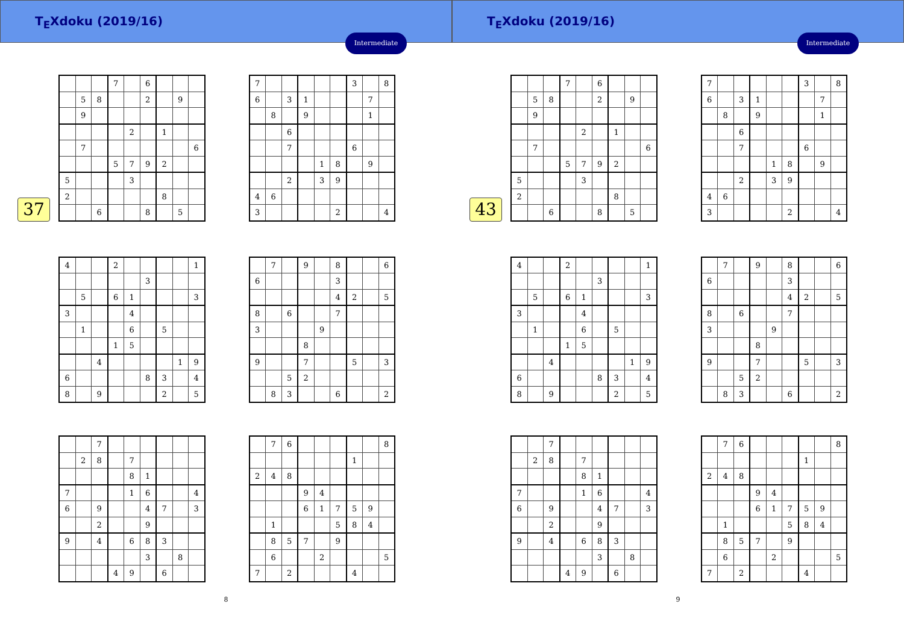T<sub>E</sub>Xdoku (2019/16)
Intermediate
37
| | | | 7 | | 6 | | | |
| | 5 | 8 | | | 2 | | 9 | |
| | 9 | | | | | | | |
| | | | | 2 | | 1 | | |
| | 7 | | | | | | | 6 |
| | | | 5 | 7 | 9 | 2 | | |
| 5 | | | | 3 | | | | |
| 2 | | | | | | 8 | | |
| | | 6 | | | 8 | | 5 | |
| 7 | | | | | | 3 | | 8 |
| 6 | | 3 | 1 | | | | 7 | |
| | 8 | | 9 | | | | 1 | |
| | | 6 | | | | | | |
| | | 7 | | | | 6 | | |
| | | | | 1 | 8 | | 9 | |
| | | 2 | | 3 | 9 | | | |
| 4 | 6 | | | | | | | |
| 3 | | | | | 2 | | | 4 |
| 4 | | | 2 | | | | | 1 |
| | | | | | 3 | | | |
| | 5 | | 6 | 1 | | | | 3 |
| 3 | | | | 4 | | | | |
| | 1 | | | 6 | | 5 | | |
| | | | 1 | 5 | | | | |
| | | 4 | | | | | 1 | 9 |
| 6 | | | | | 8 | 3 | | 4 |
| 8 | | 9 | | | | 2 | | 5 |
| | 7 | | 9 | | 8 | | | 6 |
| 6 | | | | | 3 | | | |
| | | | | | 4 | 2 | | 5 |
| 8 | | 6 | | | 7 | | | |
| 3 | | | | 9 | | | | |
| | | | 8 | | | | | |
| 9 | | | 7 | | | 5 | | 3 |
| | | 5 | 2 | | | | | |
| | 8 | 3 | | | 6 | | | 2 |
| | | 7 | | | | | | |
| | 2 | 8 | | 7 | | | | |
| | | | | 8 | 1 | | | |
| 7 | | | | 1 | 6 | | | 4 |
| 6 | | 9 | | | 4 | 7 | | 3 |
| | | 2 | | | 9 | | | |
| 9 | | 4 | | 6 | 8 | 3 | | |
| | | | | | 3 | | 8 | |
| | | | 4 | 9 | | 6 | | |
| | 7 | 6 | | | | | | 8 |
| | | | | | | 1 | | |
| 2 | 4 | 8 | | | | | | |
| | | | 9 | 4 | | | | |
| | | | 6 | 1 | 7 | 5 | 9 | |
| | 1 | | | | 5 | 8 | 4 | |
| | 8 | 5 | 7 | | 9 | | | |
| | 6 | | | 2 | | | | 5 |
| 7 | | 2 | | | | 4 | | |
8
T<sub>E</sub>Xdoku (2019/16)
Intermediate
43
| | | | 7 | | 6 | | | |
| | 5 | 8 | | | 2 | | 9 | |
| | 9 | | | | | | | |
| | | | | 2 | | 1 | | |
| | 7 | | | | | | | 6 |
| | | | 5 | 7 | 9 | 2 | | |
| 5 | | | | 3 | | | | |
| 2 | | | | | | 8 | | |
| | | 6 | | | 8 | | 5 | |
| 7 | | | | | | 3 | | 8 |
| 6 | | 3 | 1 | | | | 7 | |
| | 8 | | 9 | | | | 1 | |
| | | 6 | | | | | | |
| | | 7 | | | | 6 | | |
| | | | | 1 | 8 | | 9 | |
| | | 2 | | 3 | 9 | | | |
| 4 | 6 | | | | | | | |
| 3 | | | | | 2 | | | 4 |
| 4 | | | 2 | | | | | 1 |
| | | | | | 3 | | | |
| | 5 | | 6 | 1 | | | | 3 |
| 3 | | | | 4 | | | | |
| | 1 | | | 6 | | 5 | | |
| | | | 1 | 5 | | | | |
| | | 4 | | | | | 1 | 9 |
| 6 | | | | | 8 | 3 | | 4 |
| 8 | | 9 | | | | 2 | | 5 |
| | 7 | | 9 | | 8 | | | 6 |
| 6 | | | | | 3 | | | |
| | | | | | 4 | 2 | | 5 |
| 8 | | 6 | | | 7 | | | |
| 3 | | | | 9 | | | | |
| | | | 8 | | | | | |
| 9 | | | 7 | | | 5 | | 3 |
| | | 5 | 2 | | | | | |
| | 8 | 3 | | | 6 | | | 2 |
| | | 7 | | | | | | |
| | 2 | 8 | | 7 | | | | |
| | | | | 8 | 1 | | | |
| 7 | | | | 1 | 6 | | | 4 |
| 6 | | 9 | | | 4 | 7 | | 3 |
| | | 2 | | | 9 | | | |
| 9 | | 4 | | 6 | 8 | 3 | | |
| | | | | | 3 | | 8 | |
| | | | 4 | 9 | | 6 | | |
| | 7 | 6 | | | | | | 8 |
| | | | | | | 1 | | |
| 2 | 4 | 8 | | | | | | |
| | | | 9 | 4 | | | | |
| | | | 6 | 1 | 7 | 5 | 9 | |
| | 1 | | | | 5 | 8 | 4 | |
| | 8 | 5 | 7 | | 9 | | | |
| | 6 | | | 2 | | | | 5 |
| 7 | | 2 | | | | 4 | | |
9